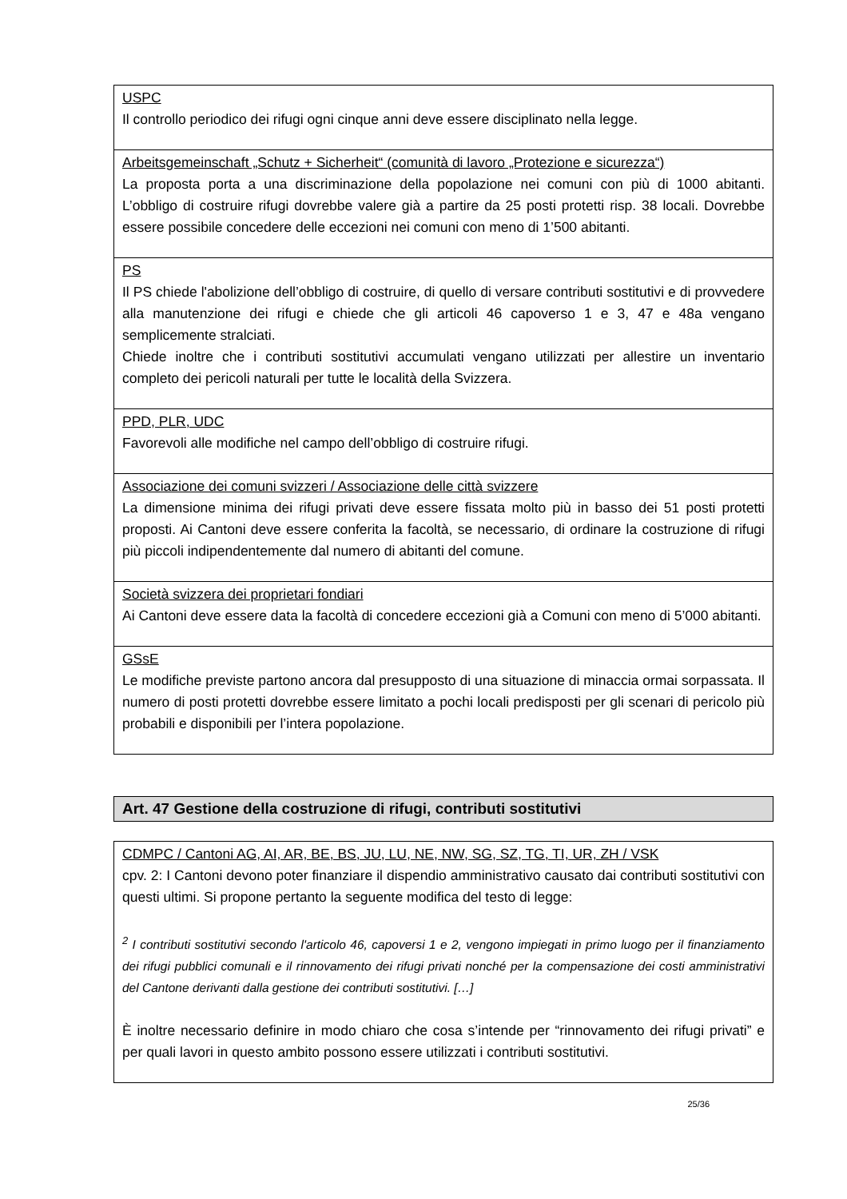| USPC Il controllo periodico dei rifugi ogni cinque anni deve essere disciplinato nella legge. |
| Arbeitsgemeinschaft „Schutz + Sicherheit“ (comunità di lavoro „Protezione e sicurezza“) La proposta porta a una discriminazione della popolazione nei comuni con più di 1000 abitanti. L’obbligo di costruire rifugi dovrebbe valere già a partire da 25 posti protetti risp. 38 locali. Dovrebbe essere possibile concedere delle eccezioni nei comuni con meno di 1’500 abitanti. |
| PS Il PS chiede l'abolizione dell’obbligo di costruire, di quello di versare contributi sostitutivi e di provvedere alla manutenzione dei rifugi e chiede che gli articoli 46 capoverso 1 e 3, 47 e 48a vengano semplicemente stralciati. Chiede inoltre che i contributi sostitutivi accumulati vengano utilizzati per allestire un inventario completo dei pericoli naturali per tutte le località della Svizzera. |
| PPD, PLR, UDC Favorevoli alle modifiche nel campo dell’obbligo di costruire rifugi. |
| Associazione dei comuni svizzeri / Associazione delle città svizzere La dimensione minima dei rifugi privati deve essere fissata molto più in basso dei 51 posti protetti proposti. Ai Cantoni deve essere conferita la facoltà, se necessario, di ordinare la costruzione di rifugi più piccoli indipendentemente dal numero di abitanti del comune. |
| Società svizzera dei proprietari fondiari Ai Cantoni deve essere data la facoltà di concedere eccezioni già a Comuni con meno di 5’000 abitanti. |
| GSsE Le modifiche previste partono ancora dal presupposto di una situazione di minaccia ormai sorpassata. Il numero di posti protetti dovrebbe essere limitato a pochi locali predisposti per gli scenari di pericolo più probabili e disponibili per l’intera popolazione. |
Art. 47 Gestione della costruzione di rifugi, contributi sostitutivi
| CDMPC / Cantoni AG, AI, AR, BE, BS, JU, LU, NE, NW, SG, SZ, TG, TI, UR, ZH / VSK cpv. 2: I Cantoni devono poter finanziare il dispendio amministrativo causato dai contributi sostitutivi con questi ultimi. Si propone pertanto la seguente modifica del testo di legge: <sup>2</sup> I contributi sostitutivi secondo l'articolo 46, capoversi 1 e 2, vengono impiegati in primo luogo per il finanziamento dei rifugi pubblici comunali e il rinnovamento dei rifugi privati nonché per la compensazione dei costi amministrativi del Cantone derivanti dalla gestione dei contributi sostitutivi. […] È inoltre necessario definire in modo chiaro che cosa s’intende per “rinnovamento dei rifugi privati” e per quali lavori in questo ambito possono essere utilizzati i contributi sostitutivi. |
25/36